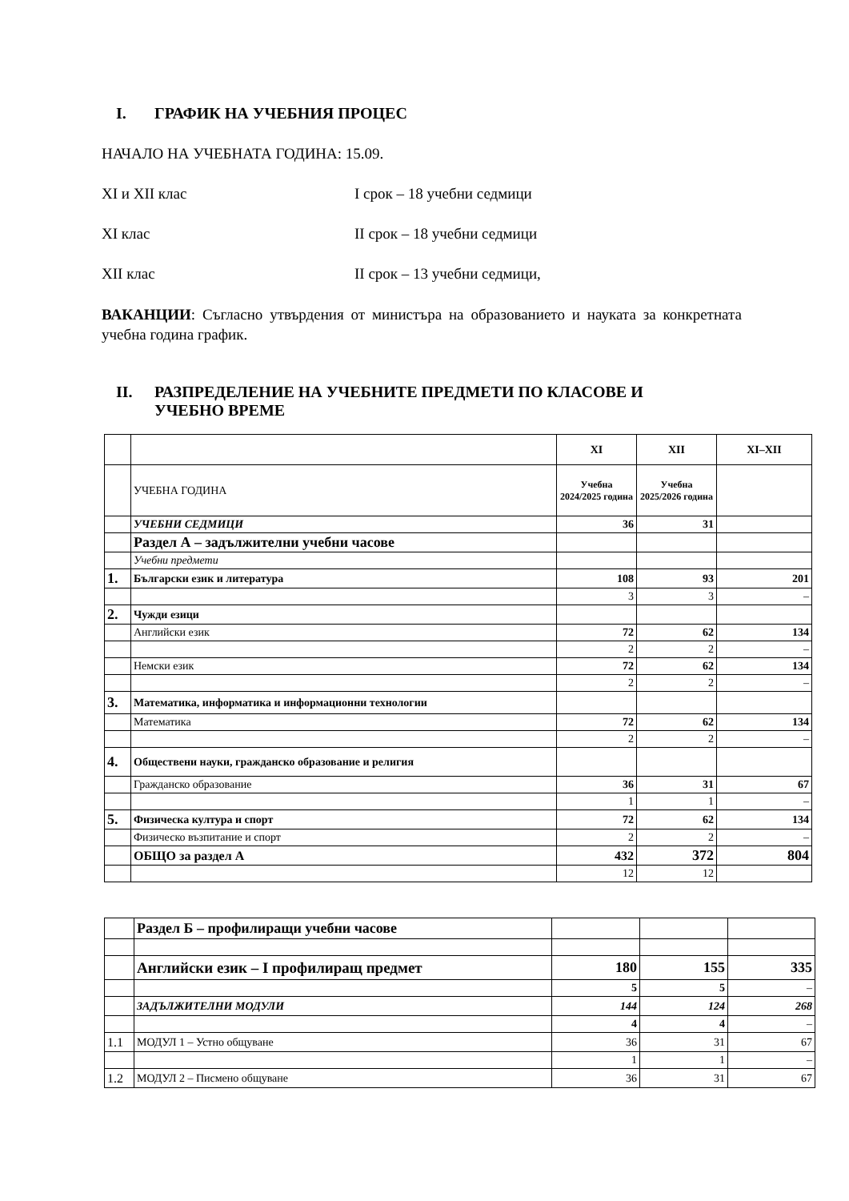I. ГРАФИК НА УЧЕБНИЯ ПРОЦЕС
НАЧАЛО НА УЧЕБНАТА ГОДИНА: 15.09.
XI и XII клас I срок – 18 учебни седмици
XI клас II срок – 18 учебни седмици
XII клас II срок – 13 учебни седмици,
ВАКАНЦИИ: Съгласно утвърдения от министъра на образованието и науката за конкретната учебна година график.
II. РАЗПРЕДЕЛЕНИЕ НА УЧЕБНИТЕ ПРЕДМЕТИ ПО КЛАСОВЕ И
УЧЕБНО ВРЕМЕ
| | | XI | XII | XI–XII |
| | УЧЕБНА ГОДИНА | Учебна 2024/2025 година | Учебна 2025/2026 година | |
| | УЧЕБНИ СЕДМИЦИ | 36 | 31 | |
| | Раздел А – задължителни учебни часове | | | |
| | Учебни предмети | | | |
| 1. | Български език и литература | 108 | 93 | 201 |
| | | 3 | 3 | – |
| 2. | Чужди езици | | | |
| | Английски език | 72 | 62 | 134 |
| | | 2 | 2 | – |
| | Немски език | 72 | 62 | 134 |
| | | 2 | 2 | – |
| 3. | Математика, информатика и информационни технологии | | | |
| | Математика | 72 | 62 | 134 |
| | | 2 | 2 | – |
| 4. | Обществени науки, гражданско образование и религия | | | |
| | Гражданско образование | 36 | 31 | 67 |
| | | 1 | 1 | – |
| 5. | Физическа култура и спорт | 72 | 62 | 134 |
| | Физическо възпитание и спорт | 2 | 2 | – |
| | ОБЩО за раздел А | 432 | 372 | 804 |
| | | 12 | 12 | |
| | Раздел Б – профилиращи учебни часове | | | |
| | Английски език – I профилиращ предмет | 180 | 155 | 335 |
| | | 5 | 5 | – |
| | ЗАДЪЛЖИТЕЛНИ МОДУЛИ | 144 | 124 | 268 |
| | | 4 | 4 | – |
| 1.1 | МОДУЛ 1 – Устно общуване | 36 | 31 | 67 |
| | | 1 | 1 | – |
| 1.2 | МОДУЛ 2 – Писмено общуване | 36 | 31 | 67 |